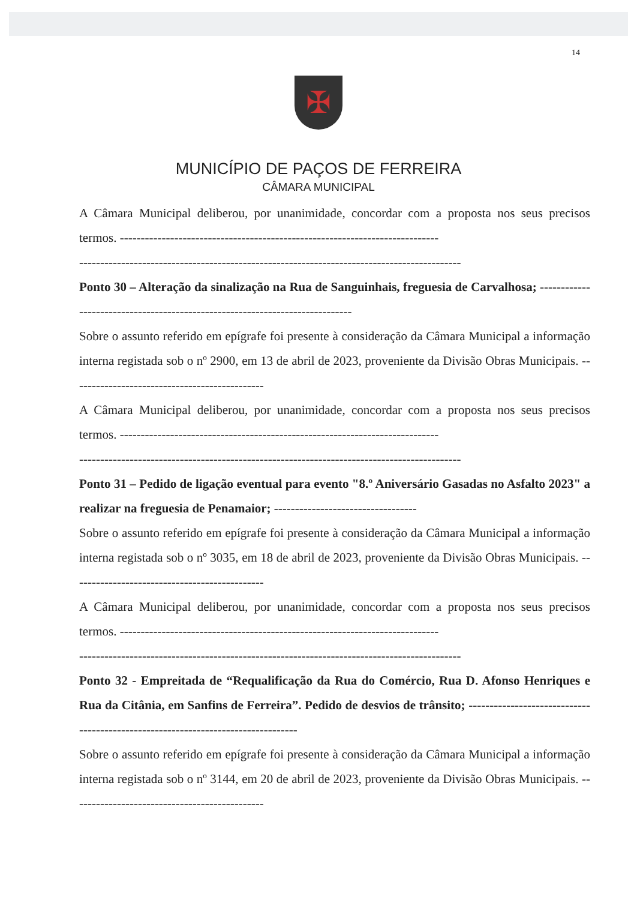14
✠
MUNICÍPIO DE PAÇOS DE FERREIRA
CÂMARA MUNICIPAL
A Câmara Municipal deliberou, por unanimidade, concordar com a proposta nos seus precisos termos. ----------------------------------------------------------------------------
-------------------------------------------------------------------------------------------
Ponto 30 – Alteração da sinalização na Rua de Sanguinhais, freguesia de Carvalhosa; -----------------------------------------------------------------------------
Sobre o assunto referido em epígrafe foi presente à consideração da Câmara Municipal a informação interna registada sob o nº 2900, em 13 de abril de 2023, proveniente da Divisão Obras Municipais. ----------------------------------------------
A Câmara Municipal deliberou, por unanimidade, concordar com a proposta nos seus precisos termos. ----------------------------------------------------------------------------
-------------------------------------------------------------------------------------------
Ponto 31 – Pedido de ligação eventual para evento "8.º Aniversário Gasadas no Asfalto 2023" a realizar na freguesia de Penamaior; ----------------------------------
Sobre o assunto referido em epígrafe foi presente à consideração da Câmara Municipal a informação interna registada sob o nº 3035, em 18 de abril de 2023, proveniente da Divisão Obras Municipais. ----------------------------------------------
A Câmara Municipal deliberou, por unanimidade, concordar com a proposta nos seus precisos termos. ----------------------------------------------------------------------------
-------------------------------------------------------------------------------------------
Ponto 32 - Empreitada de “Requalificação da Rua do Comércio, Rua D. Afonso Henriques e Rua da Citânia, em Sanfins de Ferreira”. Pedido de desvios de trânsito; ---------------------------------------------------------------------------------
Sobre o assunto referido em epígrafe foi presente à consideração da Câmara Municipal a informação interna registada sob o nº 3144, em 20 de abril de 2023, proveniente da Divisão Obras Municipais. ----------------------------------------------